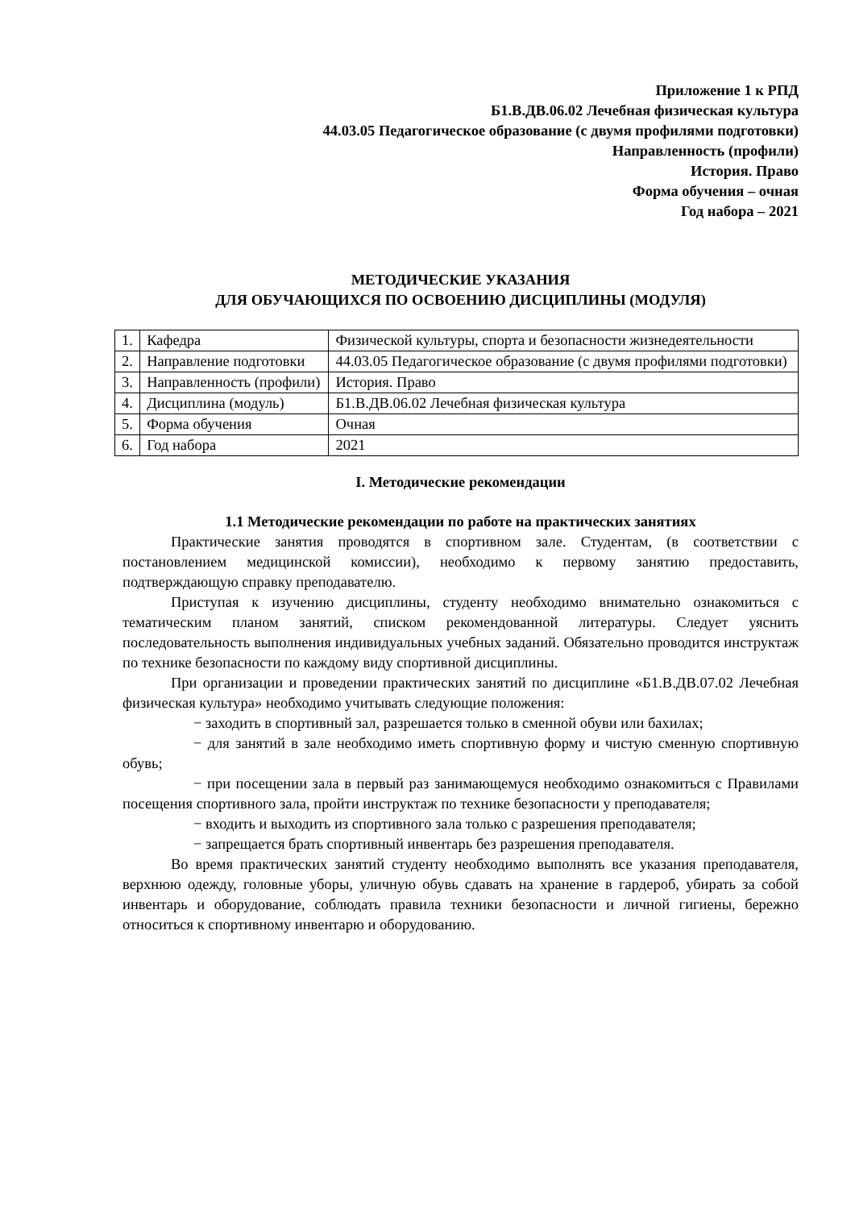Приложение 1 к РПД
Б1.В.ДВ.06.02 Лечебная физическая культура
44.03.05 Педагогическое образование (с двумя профилями подготовки)
Направленность (профили)
История. Право
Форма обучения – очная
Год набора – 2021
МЕТОДИЧЕСКИЕ УКАЗАНИЯ
ДЛЯ ОБУЧАЮЩИХСЯ ПО ОСВОЕНИЮ ДИСЦИПЛИНЫ (МОДУЛЯ)
| 1. | Кафедра | Физической культуры, спорта и безопасности жизнедеятельности |
| 2. | Направление подготовки | 44.03.05 Педагогическое образование (с двумя профилями подготовки) |
| 3. | Направленность (профили) | История. Право |
| 4. | Дисциплина (модуль) | Б1.В.ДВ.06.02 Лечебная физическая культура |
| 5. | Форма обучения | Очная |
| 6. | Год набора | 2021 |
I. Методические рекомендации
1.1 Методические рекомендации по работе на практических занятиях
Практические занятия проводятся в спортивном зале. Студентам, (в соответствии с постановлением медицинской комиссии), необходимо к первому занятию предоставить, подтверждающую справку преподавателю.
Приступая к изучению дисциплины, студенту необходимо внимательно ознакомиться с тематическим планом занятий, списком рекомендованной литературы. Следует уяснить последовательность выполнения индивидуальных учебных заданий. Обязательно проводится инструктаж по технике безопасности по каждому виду спортивной дисциплины.
При организации и проведении практических занятий по дисциплине «Б1.В.ДВ.07.02 Лечебная физическая культура» необходимо учитывать следующие положения:
− заходить в спортивный зал, разрешается только в сменной обуви или бахилах;
− для занятий в зале необходимо иметь спортивную форму и чистую сменную спортивную обувь;
− при посещении зала в первый раз занимающемуся необходимо ознакомиться с Правилами посещения спортивного зала, пройти инструктаж по технике безопасности у преподавателя;
− входить и выходить из спортивного зала только с разрешения преподавателя;
− запрещается брать спортивный инвентарь без разрешения преподавателя.
Во время практических занятий студенту необходимо выполнять все указания преподавателя, верхнюю одежду, головные уборы, уличную обувь сдавать на хранение в гардероб, убирать за собой инвентарь и оборудование, соблюдать правила техники безопасности и личной гигиены, бережно относиться к спортивному инвентарю и оборудованию.